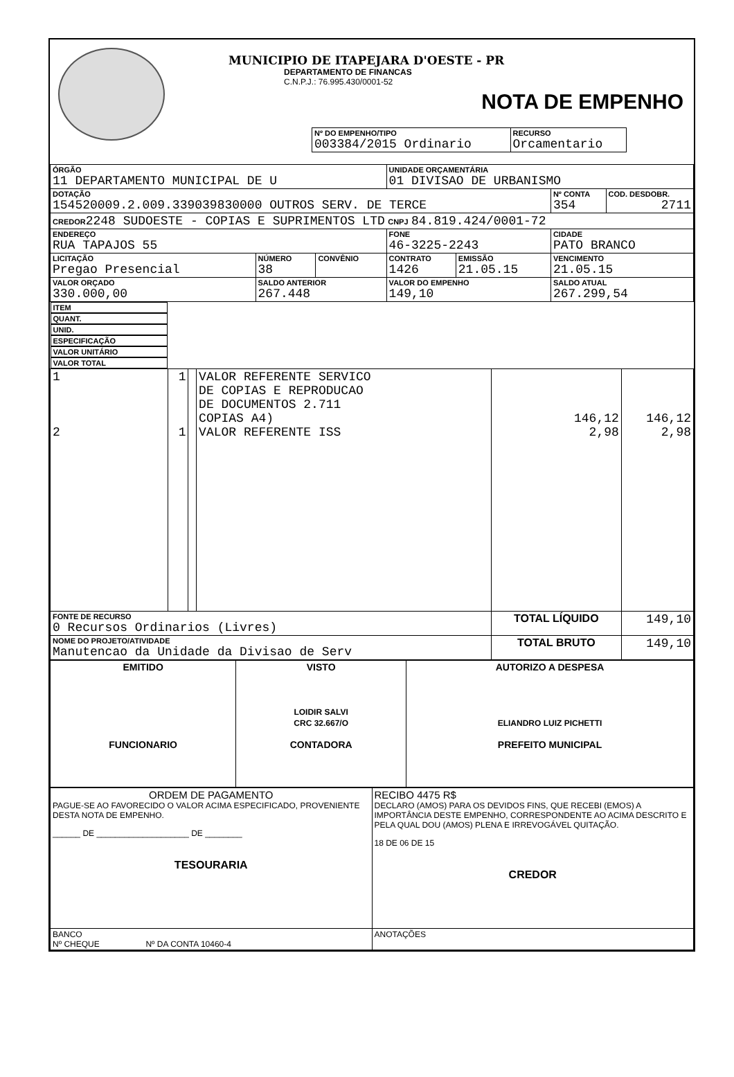MUNICIPIO DE ITAPEJARA D'OESTE - PR
DEPARTAMENTO DE FINANCAS
C.N.P.J.: 76.995.430/0001-52
NOTA DE EMPENHO
| Nº DO EMPENHO/TIPO 003384/2015 Ordinario | RECURSO Orcamentario |
| ÓRGÃO 11 DEPARTAMENTO MUNICIPAL DE U | | | UNIDADE ORÇAMENTÁRIA 01 DIVISAO DE URBANISMO | | | |
| DOTAÇÃO 154520009.2.009.339039830000 OUTROS SERV. DE TERCE | | | | | Nº CONTA 354 | COD. DESDOBR. 2711 |
| CREDOR 2248 SUDOESTE - COPIAS E SUPRIMENTOS LTD CNPJ 84.819.424/0001-72 | | | | | | |
| ENDEREÇO RUA TAPAJOS 55 | | | FONE 46-3225-2243 | | CIDADE PATO BRANCO | |
| LICITAÇÃO Pregao Presencial | NÚMERO 38 | CONVÊNIO | CONTRATO 1426 | EMISSÃO 21.05.15 | VENCIMENTO 21.05.15 | |
| VALOR ORÇADO 330.000,00 | SALDO ANTERIOR 267.448 | | VALOR DO EMPENHO 149,10 | | SALDO ATUAL 267.299,54 | |
| ITEM | QUANT. | UNID. | ESPECIFICAÇÃO | VALOR UNITÁRIO | VALOR TOTAL |
| --- | --- | --- | --- | --- | --- |
| 1 2 | 1 1 | | VALOR REFERENTE SERVICO DE COPIAS E REPRODUCAO DE DOCUMENTOS 2.711 COPIAS A4) VALOR REFERENTE ISS | 146,12 2,98 | 146,12 2,98 |
| FONTE DE RECURSO 0 Recursos Ordinarios (Livres) | | | | TOTAL LÍQUIDO | 149,10 |
| NOME DO PROJETO/ATIVIDADE Manutencao da Unidade da Divisao de Serv | | | | TOTAL BRUTO | 149,10 |
| EMITIDO FUNCIONARIO | VISTO LOIDIR SALVI CRC 32.667/O CONTADORA | AUTORIZO A DESPESA ELIANDRO LUIZ PICHETTI PREFEITO MUNICIPAL |
| ORDEM DE PAGAMENTO PAGUE-SE AO FAVORECIDO O VALOR ACIMA ESPECIFICADO, PROVENIENTE DESTA NOTA DE EMPENHO. ______ DE ____________________ DE ________ TESOURARIA | RECIBO 4475 R$ DECLARO (AMOS) PARA OS DEVIDOS FINS, QUE RECEBI (EMOS) A IMPORTÂNCIA DESTE EMPENHO, CORRESPONDENTE AO ACIMA DESCRITO E PELA QUAL DOU (AMOS) PLENA E IRREVOGÁVEL QUITAÇÃO. 18 DE 06 DE 15 CREDOR |
| BANCO Nº CHEQUE Nº DA CONTA 10460-4 | ANOTAÇÕES |